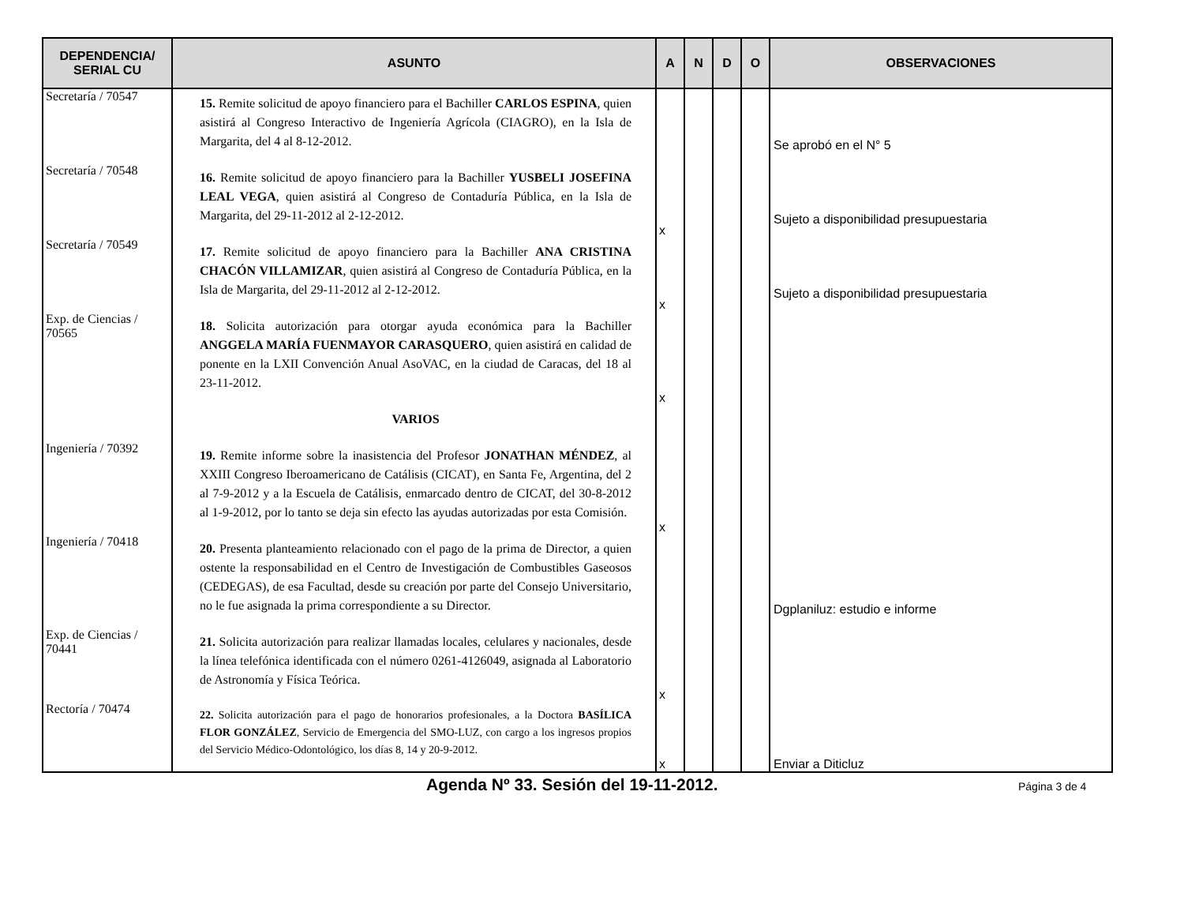| DEPENDENCIA/ SERIAL CU | ASUNTO | A | N | D | O | OBSERVACIONES |
| --- | --- | --- | --- | --- | --- | --- |
| Secretaría / 70547 | 15. Remite solicitud de apoyo financiero para el Bachiller CARLOS ESPINA , quien asistirá al Congreso Interactivo de Ingeniería Agrícola (CIAGRO), en la Isla de Margarita, del 4 al 8-12-2012. | | | | | Se aprobó en el N° 5 |
| Secretaría / 70548 | 16. Remite solicitud de apoyo financiero para la Bachiller YUSBELI JOSEFINA LEAL VEGA , quien asistirá al Congreso de Contaduría Pública, en la Isla de Margarita, del 29-11-2012 al 2-12-2012. | x | | | | Sujeto a disponibilidad presupuestaria |
| Secretaría / 70549 | 17. Remite solicitud de apoyo financiero para la Bachiller ANA CRISTINA CHACÓN VILLAMIZAR , quien asistirá al Congreso de Contaduría Pública, en la Isla de Margarita, del 29-11-2012 al 2-12-2012. | x | | | | Sujeto a disponibilidad presupuestaria |
| Exp. de Ciencias / 70565 | 18. Solicita autorización para otorgar ayuda económica para la Bachiller ANGGELA MARÍA FUENMAYOR CARASQUERO , quien asistirá en calidad de ponente en la LXII Convención Anual AsoVAC, en la ciudad de Caracas, del 18 al 23-11-2012. | x | | | | |
| | VARIOS | | | | | |
| Ingeniería / 70392 | 19. Remite informe sobre la inasistencia del Profesor JONATHAN MÉNDEZ , al XXIII Congreso Iberoamericano de Catálisis (CICAT), en Santa Fe, Argentina, del 2 al 7-9-2012 y a la Escuela de Catálisis, enmarcado dentro de CICAT, del 30-8-2012 al 1-9-2012, por lo tanto se deja sin efecto las ayudas autorizadas por esta Comisión. | x | | | | |
| Ingeniería / 70418 | 20. Presenta planteamiento relacionado con el pago de la prima de Director, a quien ostente la responsabilidad en el Centro de Investigación de Combustibles Gaseosos (CEDEGAS), de esa Facultad, desde su creación por parte del Consejo Universitario, no le fue asignada la prima correspondiente a su Director. | | | | | Dgplaniluz: estudio e informe |
| Exp. de Ciencias / 70441 | 21. Solicita autorización para realizar llamadas locales, celulares y nacionales, desde la línea telefónica identificada con el número 0261-4126049, asignada al Laboratorio de Astronomía y Física Teórica. | x | | | | |
| Rectoría / 70474 | 22. Solicita autorización para el pago de honorarios profesionales, a la Doctora BASÍLICA FLOR GONZÁLEZ , Servicio de Emergencia del SMO-LUZ, con cargo a los ingresos propios del Servicio Médico-Odontológico, los días 8, 14 y 20-9-2012. | x | | | | Enviar a Diticluz |
Agenda Nº 33. Sesión del 19-11-2012.
Página 3 de 4